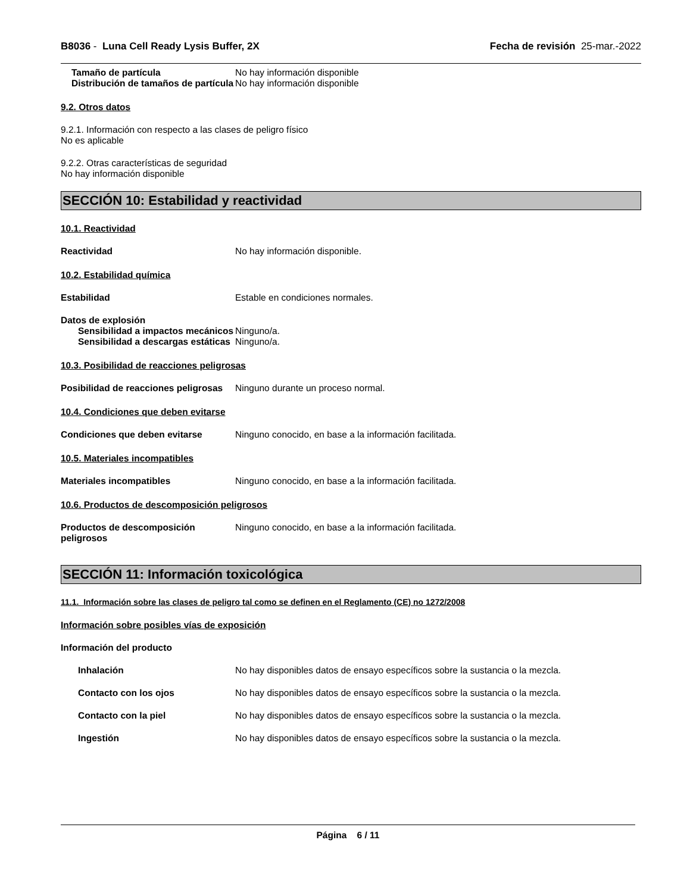B8036 - Luna Cell Ready Lysis Buffer, 2X Fecha de revisión 25-mar.-2022
Tamaño de partícula No hay información disponible
Distribución de tamaños de partícula
No hay información disponible
9.2. Otros datos
9.2.1. Información con respecto a las clases de peligro físico
No es aplicable
9.2.2. Otras características de seguridad
No hay información disponible
SECCIÓN 10: Estabilidad y reactividad
10.1. Reactividad
Reactividad No hay información disponible.
10.2. Estabilidad química
Estabilidad Estable en condiciones normales.
Datos de explosión
Sensibilidad a impactos mecánicos
Ninguno/a.
Sensibilidad a descargas estáticas
Ninguno/a.
10.3. Posibilidad de reacciones peligrosas
Posibilidad de reacciones peligrosas
Ninguno durante un proceso normal.
10.4. Condiciones que deben evitarse
Condiciones que deben evitarse Ninguno conocido, en base a la información facilitada.
10.5. Materiales incompatibles
Materiales incompatibles Ninguno conocido, en base a la información facilitada.
10.6. Productos de descomposición peligrosos
Productos de descomposición peligrosos
Ninguno conocido, en base a la información facilitada.
SECCIÓN 11: Información toxicológica
11.1. Información sobre las clases de peligro tal como se definen en el Reglamento (CE) no 1272/2008
Información sobre posibles vías de exposición
Información del producto
Inhalación No hay disponibles datos de ensayo específicos sobre la sustancia o la mezcla.
Contacto con los ojos No hay disponibles datos de ensayo específicos sobre la sustancia o la mezcla.
Contacto con la piel No hay disponibles datos de ensayo específicos sobre la sustancia o la mezcla.
Ingestión No hay disponibles datos de ensayo específicos sobre la sustancia o la mezcla.
Página 6 / 11